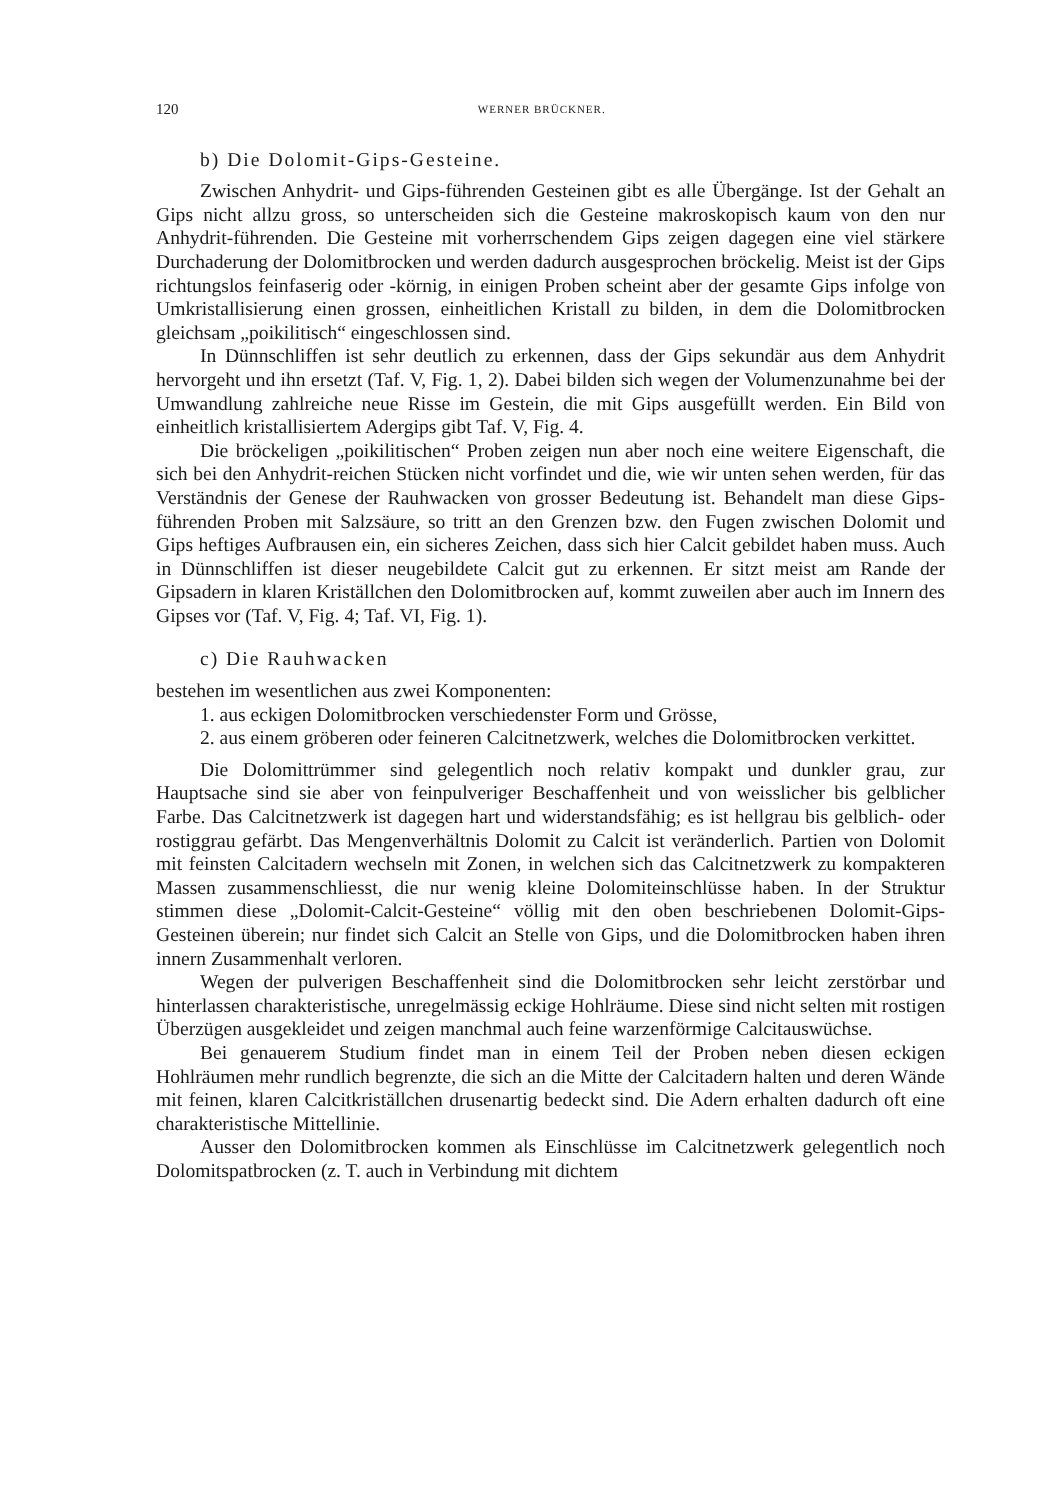120 WERNER BRÜCKNER.
b) Die Dolomit-Gips-Gesteine.
Zwischen Anhydrit- und Gips-führenden Gesteinen gibt es alle Übergänge. Ist der Gehalt an Gips nicht allzu gross, so unterscheiden sich die Gesteine makroskopisch kaum von den nur Anhydrit-führenden. Die Gesteine mit vorherrschendem Gips zeigen dagegen eine viel stärkere Durchaderung der Dolomitbrocken und werden dadurch ausgesprochen bröckelig. Meist ist der Gips richtungslos feinfaserig oder -körnig, in einigen Proben scheint aber der gesamte Gips infolge von Umkristallisierung einen grossen, einheitlichen Kristall zu bilden, in dem die Dolomitbrocken gleichsam „poikilitisch“ eingeschlossen sind.
In Dünnschliffen ist sehr deutlich zu erkennen, dass der Gips sekundär aus dem Anhydrit hervorgeht und ihn ersetzt (Taf. V, Fig. 1, 2). Dabei bilden sich wegen der Volumenzunahme bei der Umwandlung zahlreiche neue Risse im Gestein, die mit Gips ausgefüllt werden. Ein Bild von einheitlich kristallisiertem Adergips gibt Taf. V, Fig. 4.
Die bröckeligen „poikilitischen“ Proben zeigen nun aber noch eine weitere Eigenschaft, die sich bei den Anhydrit-reichen Stücken nicht vorfindet und die, wie wir unten sehen werden, für das Verständnis der Genese der Rauhwacken von grosser Bedeutung ist. Behandelt man diese Gips-führenden Proben mit Salzsäure, so tritt an den Grenzen bzw. den Fugen zwischen Dolomit und Gips heftiges Aufbrausen ein, ein sicheres Zeichen, dass sich hier Calcit gebildet haben muss. Auch in Dünnschliffen ist dieser neugebildete Calcit gut zu erkennen. Er sitzt meist am Rande der Gipsadern in klaren Kriställchen den Dolomitbrocken auf, kommt zuweilen aber auch im Innern des Gipses vor (Taf. V, Fig. 4; Taf. VI, Fig. 1).
c) Die Rauhwacken
bestehen im wesentlichen aus zwei Komponenten:
1. aus eckigen Dolomitbrocken verschiedenster Form und Grösse,
2. aus einem gröberen oder feineren Calcitnetzwerk, welches die Dolomitbrocken verkittet.
Die Dolomittrümmer sind gelegentlich noch relativ kompakt und dunkler grau, zur Hauptsache sind sie aber von feinpulveriger Beschaffenheit und von weisslicher bis gelblicher Farbe. Das Calcitnetzwerk ist dagegen hart und widerstandsfähig; es ist hellgrau bis gelblich- oder rostiggrau gefärbt. Das Mengenverhältnis Dolomit zu Calcit ist veränderlich. Partien von Dolomit mit feinsten Calcitadern wechseln mit Zonen, in welchen sich das Calcitnetzwerk zu kompakteren Massen zusammenschliesst, die nur wenig kleine Dolomiteinschlüsse haben. In der Struktur stimmen diese „Dolomit-Calcit-Gesteine“ völlig mit den oben beschriebenen Dolomit-Gips-Gesteinen überein; nur findet sich Calcit an Stelle von Gips, und die Dolomitbrocken haben ihren innern Zusammenhalt verloren.
Wegen der pulverigen Beschaffenheit sind die Dolomitbrocken sehr leicht zerstörbar und hinterlassen charakteristische, unregelmässig eckige Hohlräume. Diese sind nicht selten mit rostigen Überzügen ausgekleidet und zeigen manchmal auch feine warzenförmige Calcitauswüchse.
Bei genauerem Studium findet man in einem Teil der Proben neben diesen eckigen Hohlräumen mehr rundlich begrenzte, die sich an die Mitte der Calcitadern halten und deren Wände mit feinen, klaren Calcitkriställchen drusenartig bedeckt sind. Die Adern erhalten dadurch oft eine charakteristische Mittellinie.
Ausser den Dolomitbrocken kommen als Einschlüsse im Calcitnetzwerk gelegentlich noch Dolomitspatbrocken (z. T. auch in Verbindung mit dichtem